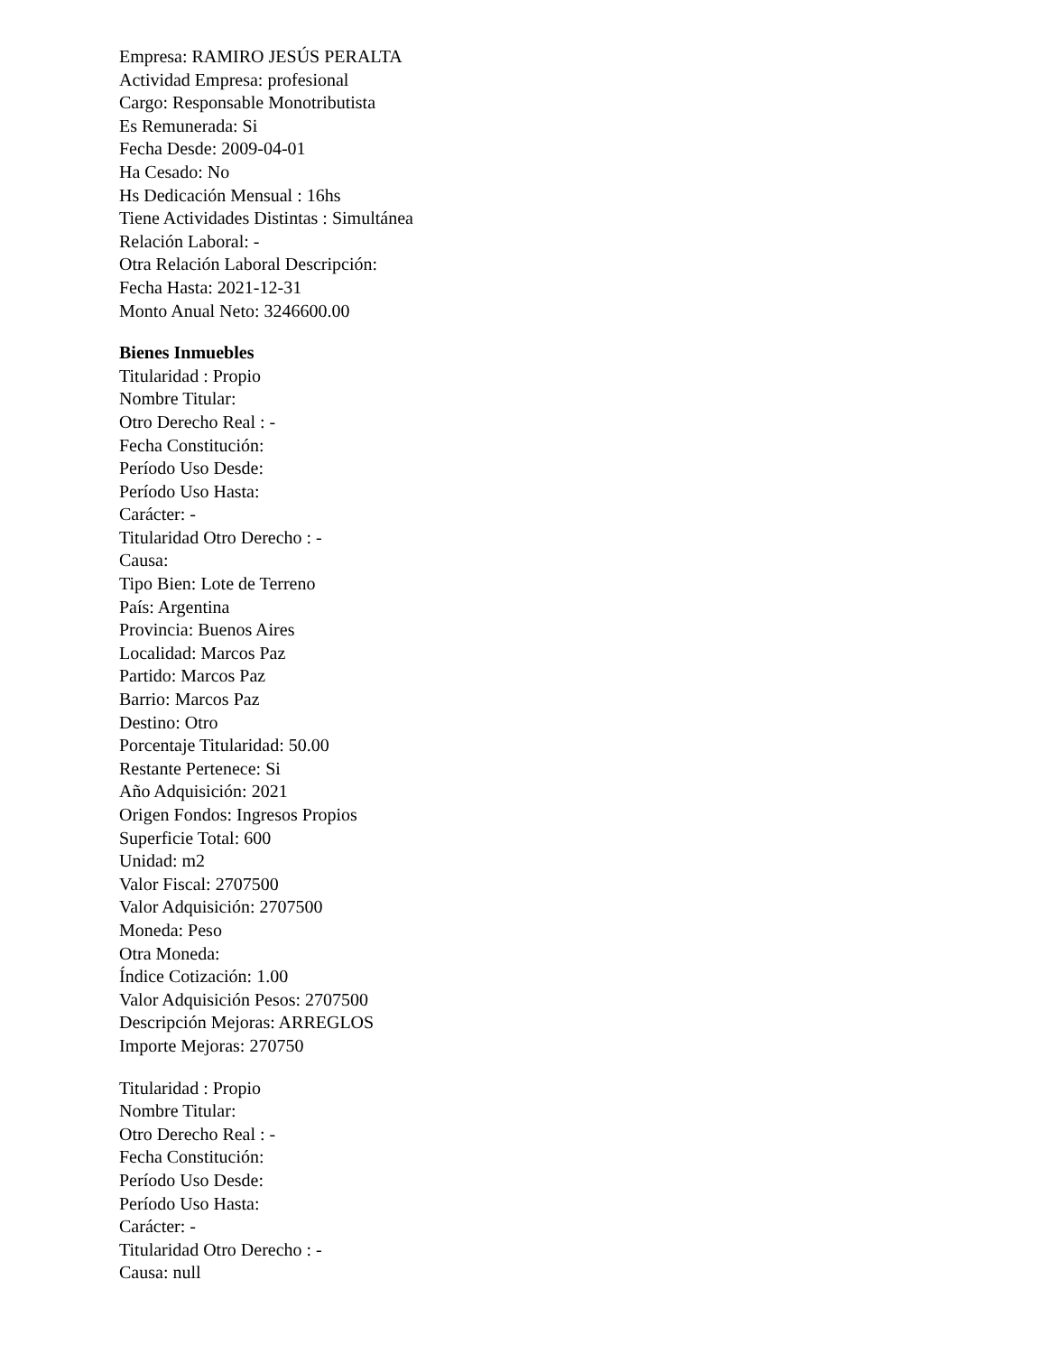Empresa: RAMIRO JESÚS PERALTA
Actividad Empresa: profesional
Cargo: Responsable Monotributista
Es Remunerada: Si
Fecha Desde: 2009-04-01
Ha Cesado: No
Hs Dedicación Mensual : 16hs
Tiene Actividades Distintas : Simultánea
Relación Laboral: -
Otra Relación Laboral Descripción:
Fecha Hasta: 2021-12-31
Monto Anual Neto: 3246600.00
Bienes Inmuebles
Titularidad : Propio
Nombre Titular:
Otro Derecho Real : -
Fecha Constitución:
Período Uso Desde:
Período Uso Hasta:
Carácter: -
Titularidad Otro Derecho : -
Causa:
Tipo Bien: Lote de Terreno
País: Argentina
Provincia: Buenos Aires
Localidad: Marcos Paz
Partido: Marcos Paz
Barrio: Marcos Paz
Destino: Otro
Porcentaje Titularidad: 50.00
Restante Pertenece: Si
Año Adquisición: 2021
Origen Fondos: Ingresos Propios
Superficie Total: 600
Unidad: m2
Valor Fiscal: 2707500
Valor Adquisición: 2707500
Moneda: Peso
Otra Moneda:
Índice Cotización: 1.00
Valor Adquisición Pesos: 2707500
Descripción Mejoras: ARREGLOS
Importe Mejoras: 270750
Titularidad : Propio
Nombre Titular:
Otro Derecho Real : -
Fecha Constitución:
Período Uso Desde:
Período Uso Hasta:
Carácter: -
Titularidad Otro Derecho : -
Causa: null